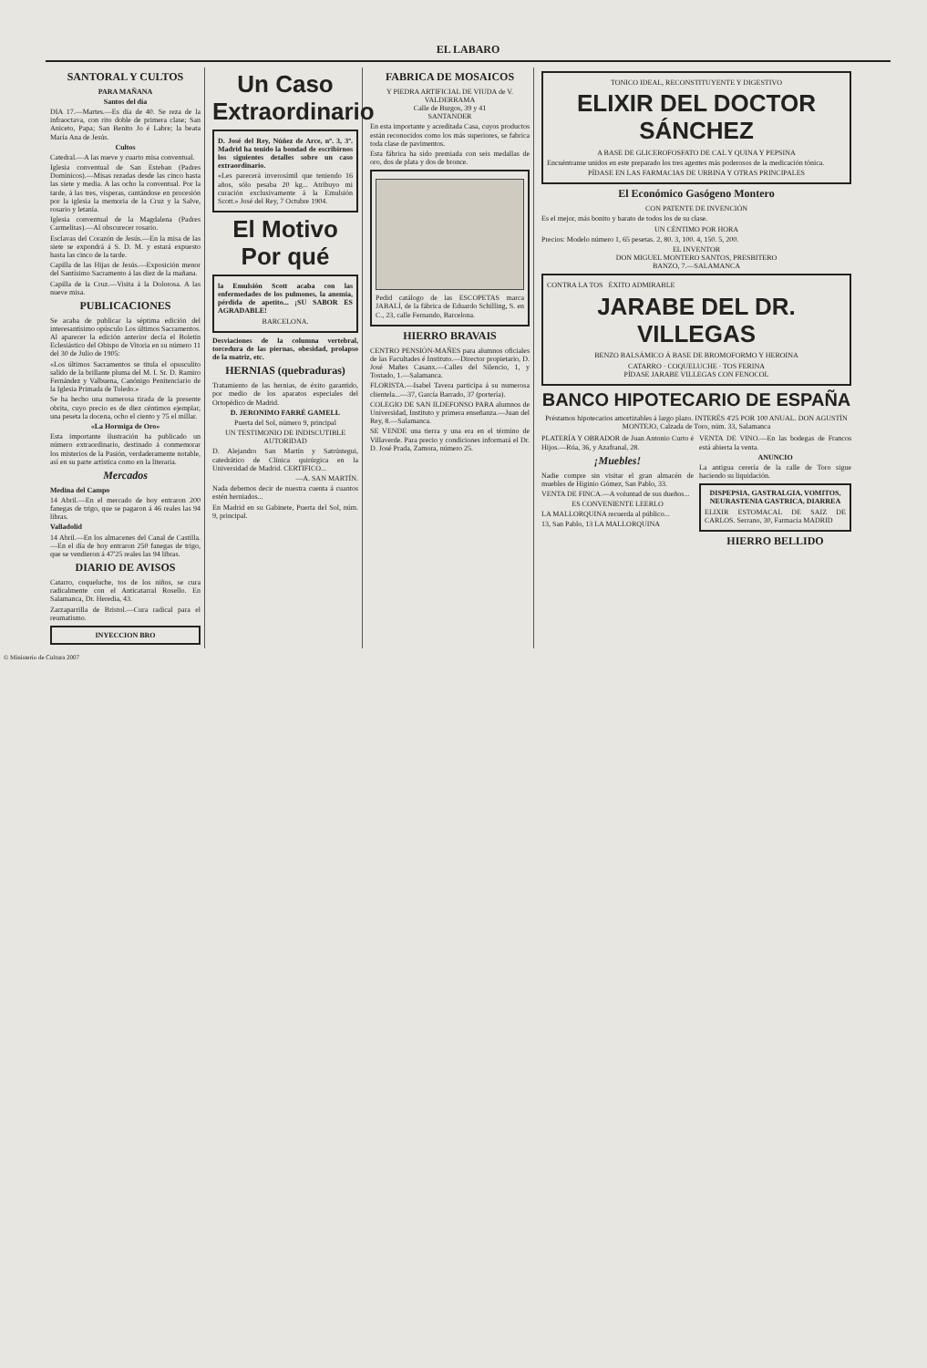EL LABARO
SANTORAL Y CULTOS
PARA MAÑANA
Santos del día
DIA 17.—Martes.—Es día de 40. Se reza de la infraoctava, con rito doble de primera clase; San Aniceto, Papa; San Benito Jo é Labre; la beata María Ana de Jesús.
Cultos
Catedral.—A las nueve y cuarto misa conventual.
Iglesia conventual de San Esteban (Padres Dominicos).—Misas rezadas desde las cinco hasta las siete y media. A las ocho la conventual. Por la tarde, á las tres, vísperas, cantándose en procesión por la iglesia la memoria de la Cruz y la Salve, rosario y letanía.
Iglesia conventual de la Magdalena (Padres Carmelitas).—Al obscurecer rosario.
Esclavas del Corazón de Jesús.—En la misa de las siete se expondrá á S. D. M. y estará expuesto hasta las cinco de la tarde.
Capilla de las Hijas de Jesús.—Exposición menor del Santísimo Sacramento á las diez de la mañana.
Capilla de la Cruz.—Visita á la Dolorosa. A las nueve misa.
PUBLICACIONES
Se acaba de publicar la séptima edición del interesantísimo opúsculo Los últimos Sacramentos. Al aparecer la edición anterior decía el Boletín Eclesiástico del Obispo de Vitoria en su número 11 del 30 de Julio de 1905:
«Los últimos Sacramentos se titula el opusculito salido de la brillante pluma del M. I. Sr. D. Ramiro Fernández y Valbuena, Canónigo Penitenciario de la Iglesia Primada de Toledo.»
Se ha hecho una numerosa tirada de la presente obrita, cuyo precio es de diez céntimos ejemplar, una peseta la docena, ocho el ciento y 75 el millar.
«La Hormiga de Oro»
Esta importante ilustración ha publicado un número extraordinario, destinado á conmemorar los misterios de la Pasión, verdaderamente notable, así en su parte artística como en la literaria.
Mercados
Medina del Campo
14 Abril.—En el mercado de hoy entraron 200 fanegas de trigo, que se pagaron á 46 reales las 94 libras.
Valladolid
14 Abril.—En los almacenes del Canal de Castilla.—En el día de hoy entraron 250 fanegas de trigo, que se vendieron á 47'25 reales las 94 libras.
DIARIO DE AVISOS
Catarro, coqueluche, tos de los niños, se cura radicalmente con el Anticatarral Rosello. En Salamanca, Dr. Heredia, 43.
Zarzaparrilla de Bristol.—Cura radical para el reumatismo.
INYECCION BRO
Un Caso
Extraordinario
D. José del Rey, Núñez de Arce, nº. 3, 3º. Madrid ha tenido la bondad de escribirnos los siguientes detalles sobre un caso extraordinario.
«Les parecerá inverosímil que teniendo 16 años, sólo pesaba 20 kg... Atribuyo mi curación exclusivamente á la Emulsión Scott.» José del Rey, 7 Octubre 1904.
El Motivo
Por qué
la Emulsión Scott acaba con las enfermedades de los pulmones, la anemia, pérdida de apetito... ¡SU SABOR ES AGRADABLE!
BARCELONA.
Desviaciones de la columna vertebral, torcedura de las piernas, obesidad, prolapso de la matriz, etc.
HERNIAS (quebraduras)
Tratamiento de las hernias, de éxito garantido, por medio de los aparatos especiales del Ortopédico de Madrid.
D. JERONIMO FARRÉ GAMELL
Puerta del Sol, número 9, principal
UN TESTIMONIO DE INDISCUTIBLE AUTORIDAD
D. Alejandro San Martín y Satrústegui, catedrático de Clínica quirúrgica en la Universidad de Madrid. CERTIFICO...
—A. SAN MARTÍN.
Nada debemos decir de nuestra cuenta á cuantos estén herniados...
En Madrid en su Gabinete, Puerta del Sol, núm. 9, principal.
FABRICA DE MOSAICOS
Y PIEDRA ARTIFICIAL DE VIUDA de V. VALDERRAMA
Calle de Burgos, 39 y 41
SANTANDER
En esta importante y acreditada Casa, cuyos productos están reconocidos como los más superiores, se fabrica toda clase de pavimentos.
Esta fábrica ha sido premiada con seis medallas de oro, dos de plata y dos de bronce.
Pedid catálogo de las ESCOPETAS marca JABALÍ, de la fábrica de Eduardo Schilling, S. en C., 23, calle Fernando, Barcelona.
HIERRO BRAVAIS
CENTRO PENSIÓN-MAÑES para alumnos oficiales de las Facultades é Instituto.—Director propietario, D. José Mañes Casanx.—Calles del Silencio, 1, y Tostado, 1.—Salamanca.
FLORISTA.—Isabel Tavera participa á su numerosa clientela...—37, García Barrado, 37 (portería).
COLEGIO DE SAN ILDEFONSO PARA alumnos de Universidad, Instituto y primera enseñanza.—Juan del Rey, 8.—Salamanca.
SE VENDE una tierra y una era en el término de Villaverde. Para precio y condiciones informará el Dr. D. José Prada, Zamora, número 25.
TONICO IDEAL, RECONSTITUYENTE Y DIGESTIVO
ELIXIR DEL DOCTOR SÁNCHEZ
A BASE DE GLICEROFOSFATO DE CAL Y QUINA Y PEPSINA
Encuéntranse unidos en este preparado los tres agentes más poderosos de la medicación tónica.
PÍDASE EN LAS FARMACIAS DE URBINA Y OTRAS PRINCIPALES
El Económico Gasógeno Montero
CON PATENTE DE INVENCIÓN
Es el mejor, más bonito y barato de todos los de su clase.
UN CÉNTIMO POR HORA
Precios: Modelo número 1, 65 pesetas. 2, 80. 3, 100. 4, 150. 5, 200.
EL INVENTOR
DON MIGUEL MONTERO SANTOS, PRESBITERO
BANZO, 7.—SALAMANCA
CONTRA LA TOS ÉXITO ADMIRABLE
JARABE DEL DR. VILLEGAS
BENZO BALSÁMICO Á BASE DE BROMOFORMO Y HEROINA
CATARRO · COQUELUCHE · TOS FERINA
PÍDASE JARABE VILLEGAS CON FENOCOL
BANCO HIPOTECARIO DE ESPAÑA
Préstamos hipotecarios amortizables á largo plazo. INTERÉS 4'25 POR 100 ANUAL. DON AGUSTÍN MONTEJO, Calzada de Toro, núm. 33, Salamanca
PLATERÍA Y OBRADOR de Juan Antonio Curto é Hijos.—Rúa, 36, y Azafranal, 28.
¡Muebles!
Nadie compre sin visitar el gran almacén de muebles de Higinio Gómez, San Pablo, 33.
VENTA DE FINCA.—A voluntad de sus dueños...
ES CONVENIENTE LEERLO
LA MALLORQUINA recuerda al público...
13, San Pablo, 13 LA MALLORQUINA
VENTA DE VINO.—En las bodegas de Francos está abierta la venta.
ANUNCIO
La antigua cerería de la calle de Toro sigue haciendo su liquidación.
DISPEPSIA, GASTRALGIA, VOMITOS, NEURASTENIA GASTRICA, DIARREA
ELIXIR ESTOMACAL DE SAIZ DE CARLOS. Serrano, 30, Farmacia MADRID
HIERRO BELLIDO
© Ministerio de Cultura 2007